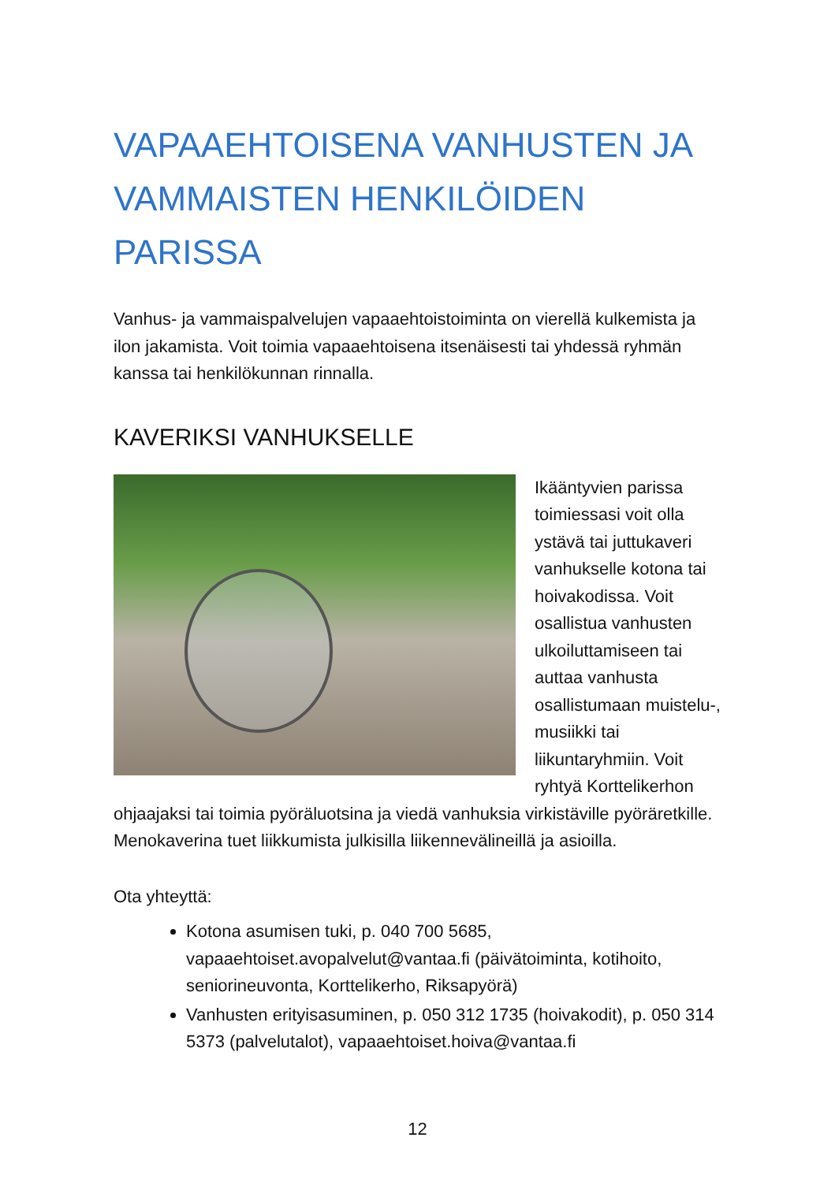VAPAAEHTOISENA VANHUSTEN JA VAMMAISTEN HENKILÖIDEN PARISSA
Vanhus- ja vammaispalvelujen vapaaehtoistoiminta on vierellä kulkemista ja ilon jakamista. Voit toimia vapaaehtoisena itsenäisesti tai yhdessä ryhmän kanssa tai henkilökunnan rinnalla.
KAVERIKSI VANHUKSELLE
Ikääntyvien parissa toimiessasi voit olla ystävä tai juttukaveri vanhukselle kotona tai hoivakodissa. Voit osallistua vanhusten ulkoiluttamiseen tai auttaa vanhusta osallistumaan muistelu-, musiikki tai liikuntaryhmiin. Voit ryhtyä Korttelikerhon ohjaajaksi tai toimia pyöräluotsina ja viedä vanhuksia virkistäville pyöräretkille. Menokaverina tuet liikkumista julkisilla liikennevälineillä ja asioilla.
Ota yhteyttä:
Kotona asumisen tuki, p. 040 700 5685, vapaaehtoiset.avopalvelut@vantaa.fi (päivätoiminta, kotihoito, seniorineuvonta, Korttelikerho, Riksapyörä)
Vanhusten erityisasuminen, p. 050 312 1735 (hoivakodit), p. 050 314 5373 (palvelutalot), vapaaehtoiset.hoiva@vantaa.fi
12